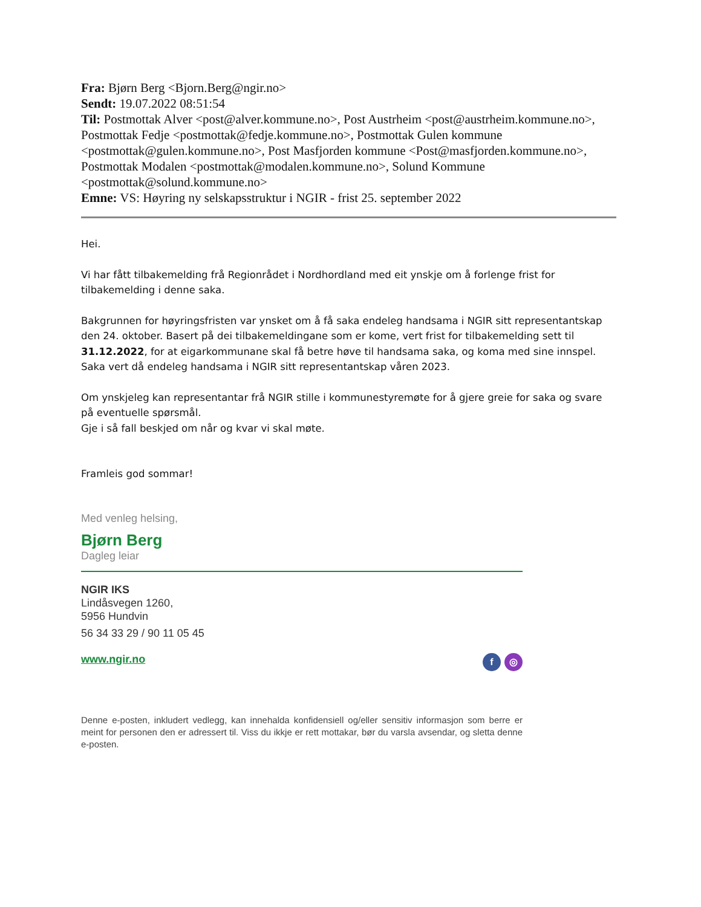Fra: Bjørn Berg <Bjorn.Berg@ngir.no>
Sendt: 19.07.2022 08:51:54
Til: Postmottak Alver <post@alver.kommune.no>, Post Austrheim <post@austrheim.kommune.no>, Postmottak Fedje <postmottak@fedje.kommune.no>, Postmottak Gulen kommune <postmottak@gulen.kommune.no>, Post Masfjorden kommune <Post@masfjorden.kommune.no>, Postmottak Modalen <postmottak@modalen.kommune.no>, Solund Kommune <postmottak@solund.kommune.no>
Emne: VS: Høyring ny selskapsstruktur i NGIR - frist 25. september 2022
Hei.
Vi har fått tilbakemelding frå Regionrådet i Nordhordland med eit ynskje om å forlenge frist for tilbakemelding i denne saka.
Bakgrunnen for høyringsfristen var ynsket om å få saka endeleg handsama i NGIR sitt representantskap den 24. oktober. Basert på dei tilbakemeldingane som er kome, vert frist for tilbakemelding sett til 31.12.2022, for at eigarkommunane skal få betre høve til handsama saka, og koma med sine innspel. Saka vert då endeleg handsama i NGIR sitt representantskap våren 2023.
Om ynskjeleg kan representantar frå NGIR stille i kommunestyremøte for å gjere greie for saka og svare på eventuelle spørsmål.
Gje i så fall beskjed om når og kvar vi skal møte.
Framleis god sommar!
Med venleg helsing,
Bjørn Berg
Dagleg leiar
NGIR IKS
Lindåsvegen 1260,
5956 Hundvin
56 34 33 29 / 90 11 05 45
f ◎ www.ngir.no
Denne e-posten, inkludert vedlegg, kan innehalda konfidensiell og/eller sensitiv informasjon som berre er meint for personen den er adressert til. Viss du ikkje er rett mottakar, bør du varsla avsendar, og sletta denne e-posten.